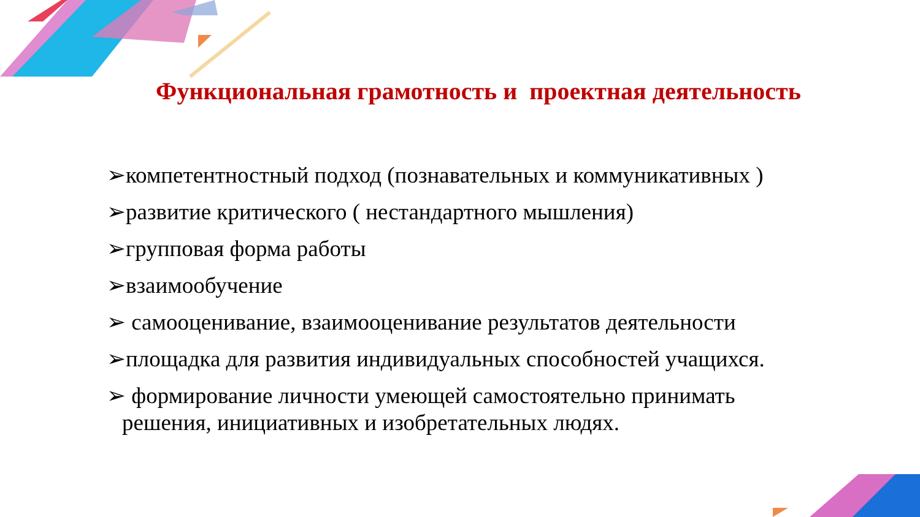Функциональная грамотность и проектная деятельность
➢компетентностный подход (познавательных и коммуникативных )
➢развитие критического ( нестандартного мышления)
➢групповая форма работы
➢взаимообучение
➢ самооценивание, взаимооценивание результатов деятельности
➢площадка для развития индивидуальных способностей учащихся.
➢ формирование личности умеющей самостоятельно принимать
решения, инициативных и изобретательных людях.